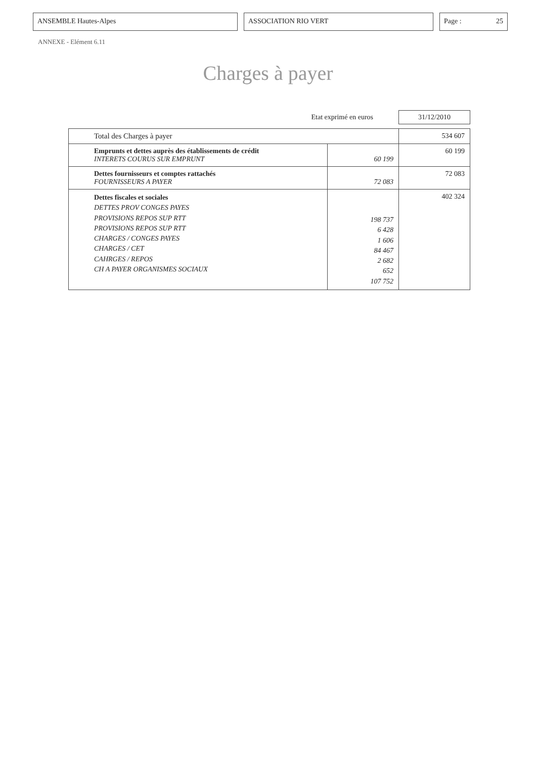ANSEMBLE Hautes-Alpes ASSOCIATION RIO VERT Page : 25
ANNEXE - Elément 6.11
Charges à payer
Etat exprimé en euros 31/12/2010
| Total des Charges à payer | | 534 607 |
| Emprunts et dettes auprès des établissements de crédit INTERETS COURUS SUR EMPRUNT | 60 199 | 60 199 |
| Dettes fournisseurs et comptes rattachés FOURNISSEURS A PAYER | 72 083 | 72 083 |
| Dettes fiscales et sociales DETTES PROV CONGES PAYES PROVISIONS REPOS SUP RTT PROVISIONS REPOS SUP RTT CHARGES / CONGES PAYES CHARGES / CET CAHRGES / REPOS CH A PAYER ORGANISMES SOCIAUX | 198 737 6 428 1 606 84 467 2 682 652 107 752 | 402 324 |